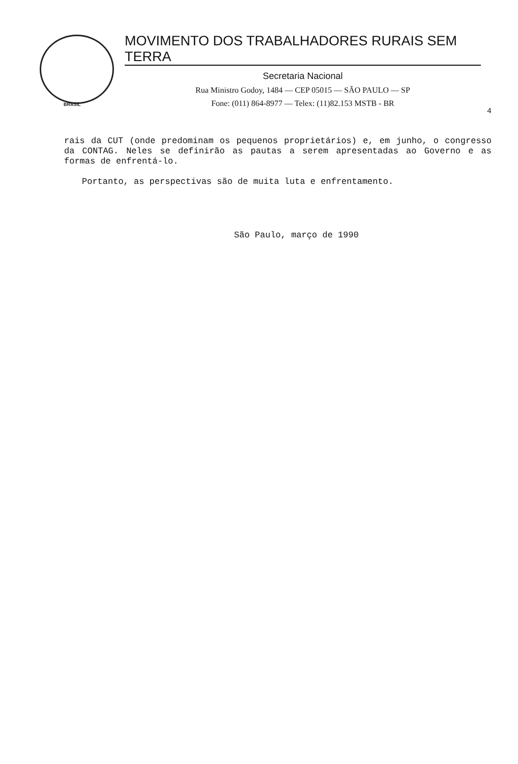BRASIL
MOVIMENTO DOS TRABALHADORES RURAIS SEM TERRA
Secretaria Nacional
Rua Ministro Godoy, 1484 — CEP 05015 — SÃO PAULO — SP
Fone: (011) 864-8977 — Telex: (11)82.153 MSTB - BR
4
rais da CUT (onde predominam os pequenos proprietários) e, em junho, o congresso da CONTAG. Neles se definirão as pautas a serem apresentadas ao Governo e as formas de enfrentá-lo.
Portanto, as perspectivas são de muita luta e enfrentamento.
São Paulo, março de 1990